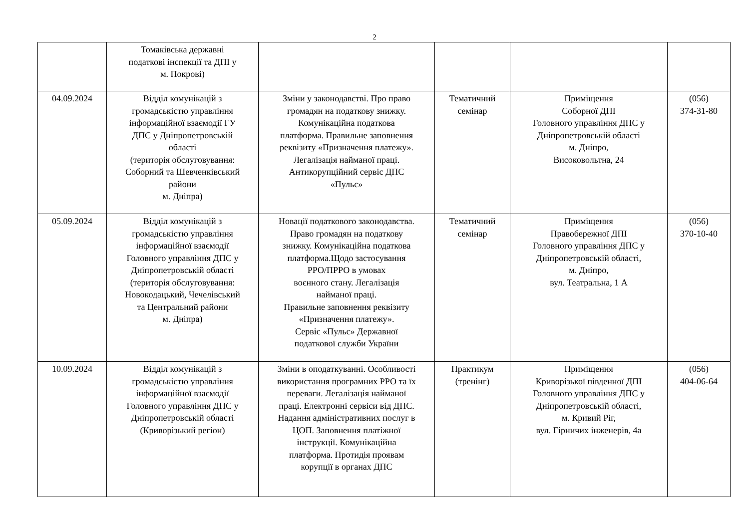2
| | Томаківська державні податкові інспекції та ДПІ у м. Покрові) | | | | |
| 04.09.2024 | Відділ комунікацій з громадськістю управління інформаційної взаємодії ГУ ДПС у Дніпропетровській області (територія обслуговування: Соборний та Шевченківський райони м. Дніпра) | Зміни у законодавстві. Про право громадян на податкову знижку. Комунікаційна податкова платформа. Правильне заповнення реквізиту «Призначення платежу». Легалізація найманої праці. Антикорупційний сервіс ДПС «Пульс» | Тематичний семінар | Приміщення Соборної ДПІ Головного управління ДПС у Дніпропетровській області м. Дніпро, Високовольтна, 24 | (056) 374-31-80 |
| 05.09.2024 | Відділ комунікацій з громадськістю управління інформаційної взаємодії Головного управління ДПС у Дніпропетровській області (територія обслуговування: Новокодацький, Чечелівський та Центральний райони м. Дніпра) | Новації податкового законодавства. Право громадян на податкову знижку. Комунікаційна податкова платформа.Щодо застосування РРО/ПРРО в умовах воєнного стану. Легалізація найманої праці. Правильне заповнення реквізиту «Призначення платежу». Сервіс «Пульс» Державної податкової служби України | Тематичний семінар | Приміщення Правобережної ДПІ Головного управління ДПС у Дніпропетровській області, м. Дніпро, вул. Театральна, 1 А | (056) 370-10-40 |
| 10.09.2024 | Відділ комунікацій з громадськістю управління інформаційної взаємодії Головного управління ДПС у Дніпропетровській області (Криворізький регіон) | Зміни в оподаткуванні. Особливості використання програмних РРО та їх переваги. Легалізація найманої праці. Електронні сервіси від ДПС. Надання адміністративних послуг в ЦОП. Заповнення платіжної інструкції. Комунікаційна платформа. Протидія проявам корупції в органах ДПС | Практикум (тренінг) | Приміщення Криворізької південної ДПІ Головного управління ДПС у Дніпропетровській області, м. Кривий Ріг, вул. Гірничих інженерів, 4а | (056) 404-06-64 |